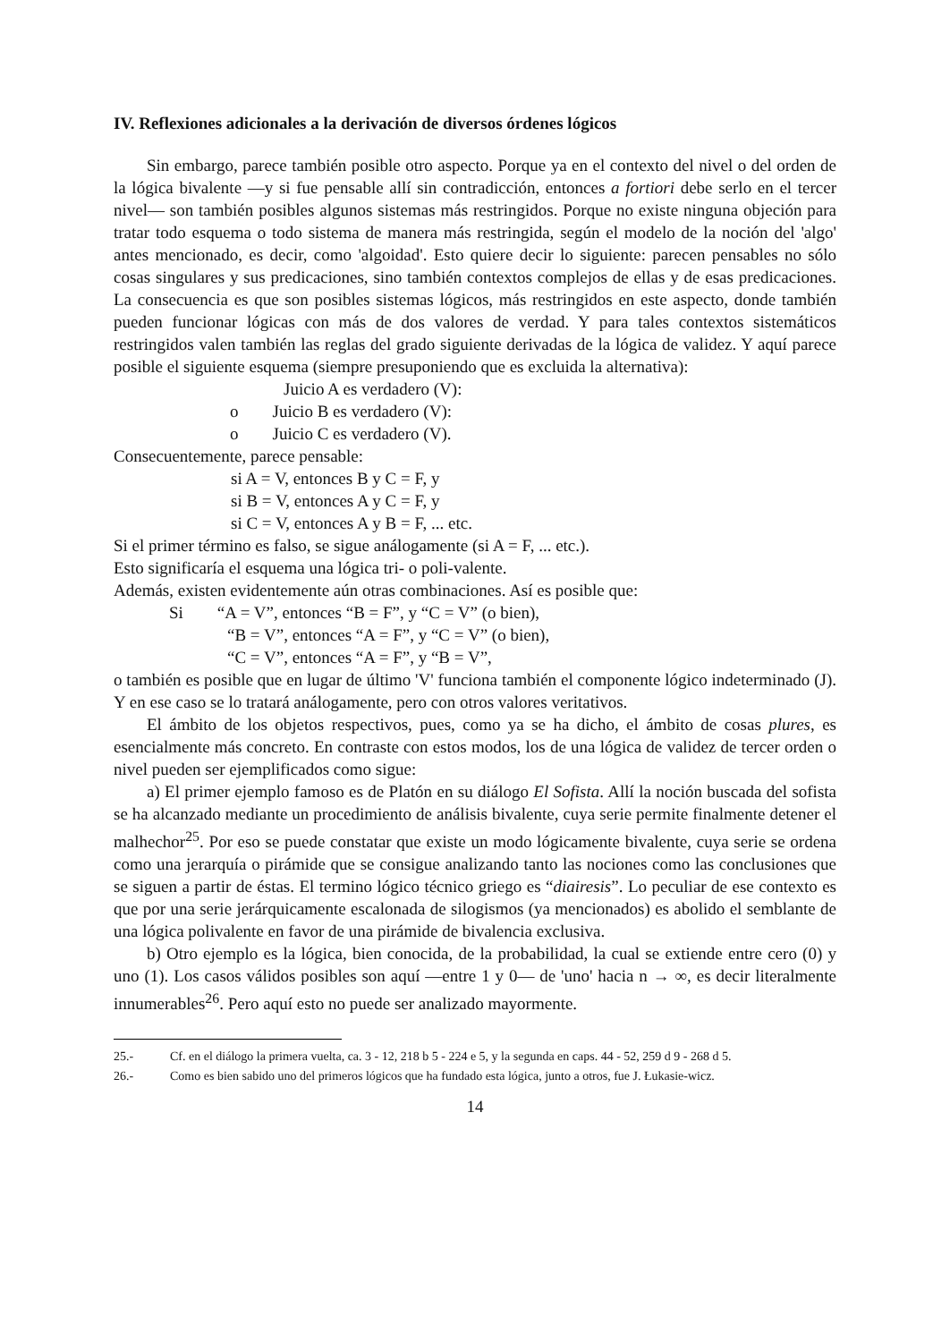IV. Reflexiones adicionales a la derivación de diversos órdenes lógicos
Sin embargo, parece también posible otro aspecto. Porque ya en el contexto del nivel o del orden de la lógica bivalente —y si fue pensable allí sin contradicción, entonces a fortiori debe serlo en el tercer nivel— son también posibles algunos sistemas más restringidos. Porque no existe ninguna objeción para tratar todo esquema o todo sistema de manera más restringida, según el modelo de la noción del 'algo' antes mencionado, es decir, como 'algoidad'. Esto quiere decir lo siguiente: parecen pensables no sólo cosas singulares y sus predicaciones, sino también contextos complejos de ellas y de esas predicaciones. La consecuencia es que son posibles sistemas lógicos, más restringidos en este aspecto, donde también pueden funcionar lógicas con más de dos valores de verdad. Y para tales contextos sistemáticos restringidos valen también las reglas del grado siguiente derivadas de la lógica de validez. Y aquí parece posible el siguiente esquema (siempre presuponiendo que es excluida la alternativa):
Juicio A es verdadero (V):
o Juicio B es verdadero (V):
o Juicio C es verdadero (V).
Consecuentemente, parece pensable:
si A = V, entonces B y C = F, y
si B = V, entonces A y C = F, y
si C = V, entonces A y B = F, ... etc.
Si el primer término es falso, se sigue análogamente (si A = F, ... etc.).
Esto significaría el esquema una lógica tri- o poli-valente.
Además, existen evidentemente aún otras combinaciones. Así es posible que:
Si “A = V”, entonces “B = F”, y “C = V” (o bien),
“B = V”, entonces “A = F”, y “C = V” (o bien),
“C = V”, entonces “A = F”, y “B = V”,
o también es posible que en lugar de último 'V' funciona también el componente lógico indeterminado (J). Y en ese caso se lo tratará análogamente, pero con otros valores veritativos.
El ámbito de los objetos respectivos, pues, como ya se ha dicho, el ámbito de cosas plures, es esencialmente más concreto. En contraste con estos modos, los de una lógica de validez de tercer orden o nivel pueden ser ejemplificados como sigue:
a) El primer ejemplo famoso es de Platón en su diálogo El Sofista. Allí la noción buscada del sofista se ha alcanzado mediante un procedimiento de análisis bivalente, cuya serie permite finalmente detener el malhechor<sup>25</sup>. Por eso se puede constatar que existe un modo lógicamente bivalente, cuya serie se ordena como una jerarquía o pirámide que se consigue analizando tanto las nociones como las conclusiones que se siguen a partir de éstas. El termino lógico técnico griego es “diairesis”. Lo peculiar de ese contexto es que por una serie jerárquicamente escalonada de silogismos (ya mencionados) es abolido el semblante de una lógica polivalente en favor de una pirámide de bivalencia exclusiva.
b) Otro ejemplo es la lógica, bien conocida, de la probabilidad, la cual se extiende entre cero (0) y uno (1). Los casos válidos posibles son aquí —entre 1 y 0— de 'uno' hacia n → ∞, es decir literalmente innumerables<sup>26</sup>. Pero aquí esto no puede ser analizado mayormente.
25.- Cf. en el diálogo la primera vuelta, ca. 3 - 12, 218 b 5 - 224 e 5, y la segunda en caps. 44 - 52, 259 d 9 - 268 d 5.
26.- Como es bien sabido uno del primeros lógicos que ha fundado esta lógica, junto a otros, fue J. Łukasie-wicz.
14